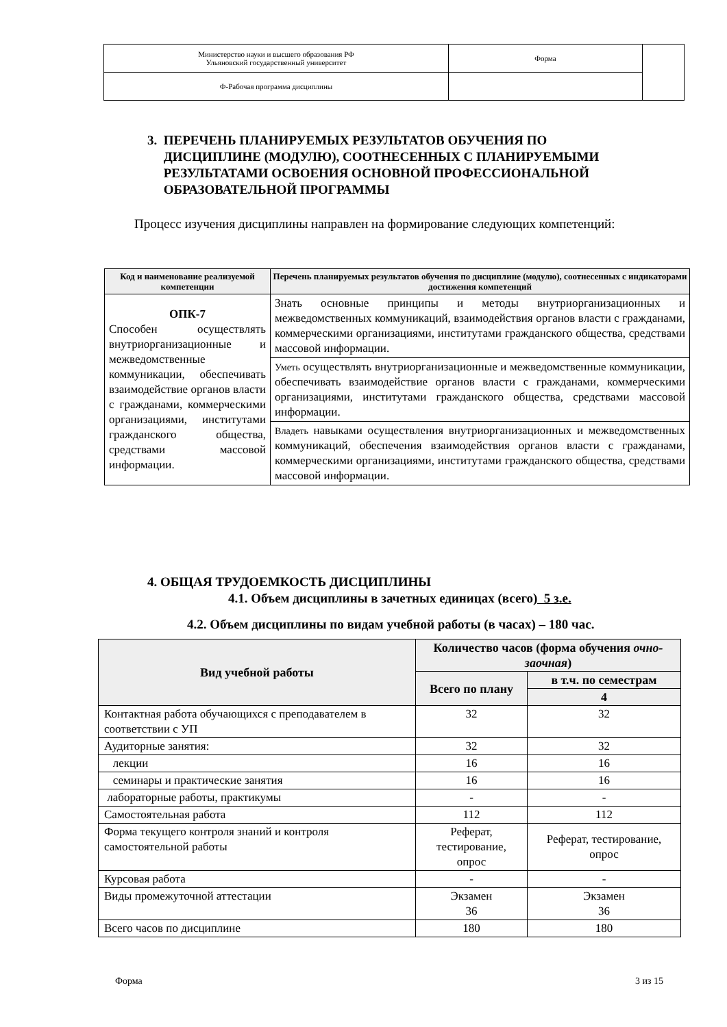| Министерство науки и высшего образования РФ Ульяновский государственный университет | Форма | |
| Ф-Рабочая программа дисциплины | | |
3. ПЕРЕЧЕНЬ ПЛАНИРУЕМЫХ РЕЗУЛЬТАТОВ ОБУЧЕНИЯ ПО
ДИСЦИПЛИНЕ (МОДУЛЮ), СООТНЕСЕННЫХ С ПЛАНИРУЕМЫМИ
РЕЗУЛЬТАТАМИ ОСВОЕНИЯ ОСНОВНОЙ ПРОФЕССИОНАЛЬНОЙ
ОБРАЗОВАТЕЛЬНОЙ ПРОГРАММЫ
Процесс изучения дисциплины направлен на формирование следующих компетенций:
| Код и наименование реализуемой компетенции | Перечень планируемых результатов обучения по дисциплине (модулю), соотнесенных с индикаторами достижения компетенций |
| --- | --- |
| ОПК-7 Способен осуществлять внутриорганизационные и межведомственные коммуникации, обеспечивать взаимодействие органов власти с гражданами, коммерческими организациями, институтами гражданского общества, средствами массовой информации. | Знать основные принципы и методы внутриорганизационных и межведомственных коммуникаций, взаимодействия органов власти с гражданами, коммерческими организациями, институтами гражданского общества, средствами массовой информации. |
| | Уметь осуществлять внутриорганизационные и межведомственные коммуникации, обеспечивать взаимодействие органов власти с гражданами, коммерческими организациями, институтами гражданского общества, средствами массовой информации. |
| | Владеть навыками осуществления внутриорганизационных и межведомственных коммуникаций, обеспечения взаимодействия органов власти с гражданами, коммерческими организациями, институтами гражданского общества, средствами массовой информации. |
4. ОБЩАЯ ТРУДОЕМКОСТЬ ДИСЦИПЛИНЫ
4.1. Объем дисциплины в зачетных единицах (всего) 5 з.е.
4.2. Объем дисциплины по видам учебной работы (в часах) – 180 час.
| Вид учебной работы | Количество часов (форма обучения очно-заочная ) | |
| --- | --- | --- |
| | Всего по плану | в т.ч. по семестрам |
| | | 4 |
| Контактная работа обучающихся с преподавателем в соответствии с УП | 32 | 32 |
| Аудиторные занятия: | 32 | 32 |
| лекции | 16 | 16 |
| семинары и практические занятия | 16 | 16 |
| лабораторные работы, практикумы | - | - |
| Самостоятельная работа | 112 | 112 |
| Форма текущего контроля знаний и контроля самостоятельной работы | Реферат, тестирование, опрос | Реферат, тестирование, опрос |
| Курсовая работа | - | - |
| Виды промежуточной аттестации | Экзамен 36 | Экзамен 36 |
| Всего часов по дисциплине | 180 | 180 |
Форма 3 из 15